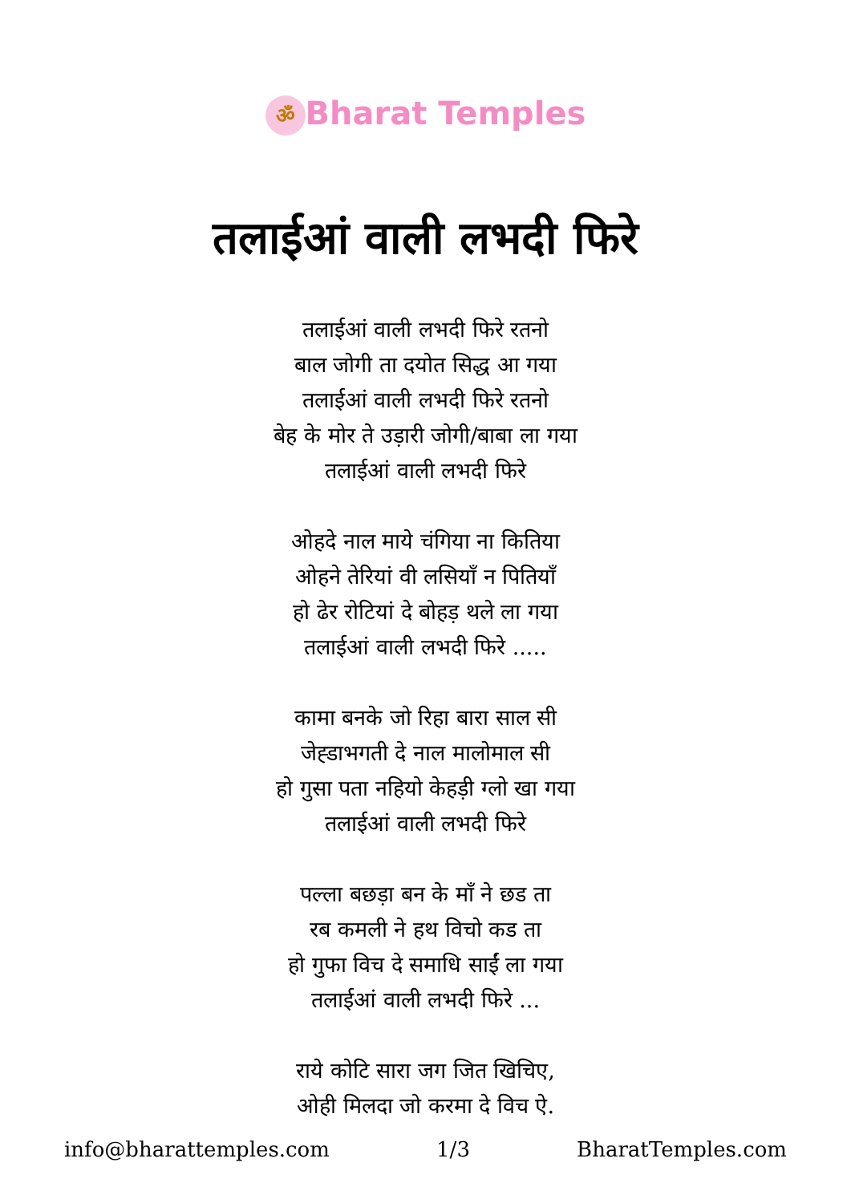ॐ Bharat Temples
तलाईआं वाली लभदी फिरे
तलाईआं वाली लभदी फिरे रतनो
बाल जोगी ता दयोत सिद्ध आ गया
तलाईआं वाली लभदी फिरे रतनो
बेह के मोर ते उड़ारी जोगी/बाबा ला गया
तलाईआं वाली लभदी फिरे
ओहदे नाल माये चंगिया ना कितिया
ओहने तेरियां वी लसियाँ न पितियाँ
हो ढेर रोटियां दे बोहड़ थले ला गया
तलाईआं वाली लभदी फिरे .....
कामा बनके जो रिहा बारा साल सी
जेह्डाभगती दे नाल मालोमाल सी
हो गुसा पता नहियो केहड़ी ग्लो खा गया
तलाईआं वाली लभदी फिरे
पल्ला बछड़ा बन के माँ ने छड ता
रब कमली ने हथ विचो कड ता
हो गुफा विच दे समाधि साईं ला गया
तलाईआं वाली लभदी फिरे ...
राये कोटि सारा जग जित खिचिए,
ओही मिलदा जो करमा दे विच ऐ.
info@bharattemples.com 1/3 BharatTemples.com